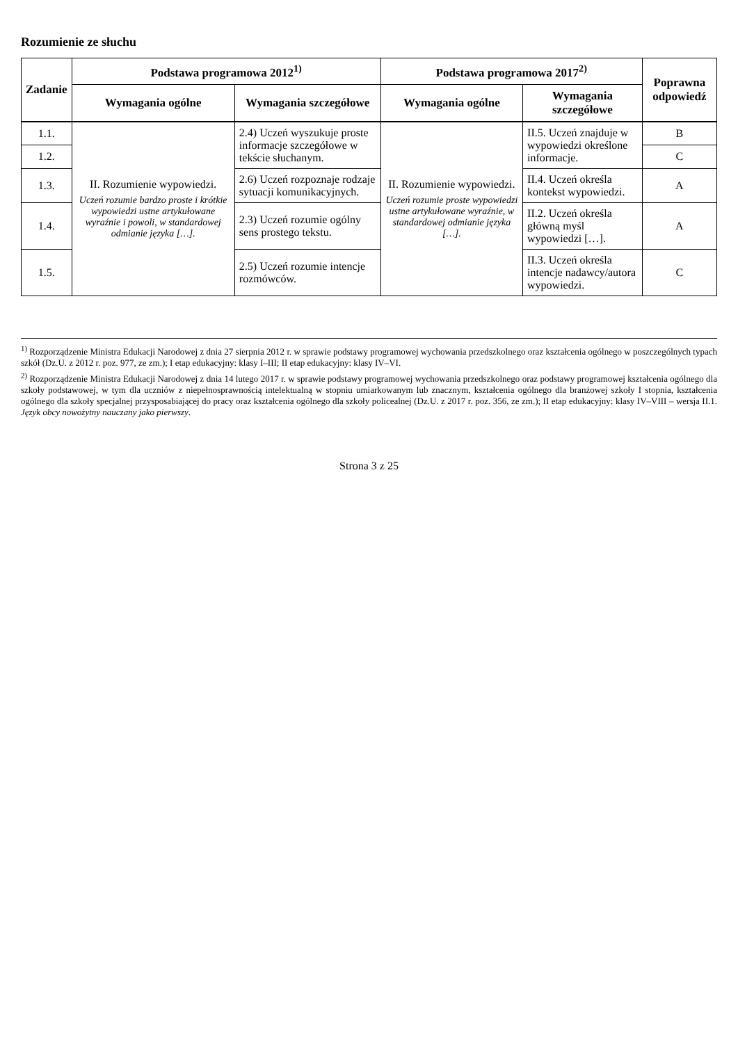Rozumienie ze słuchu
| Zadanie | Podstawa programowa 2012<sup>1)</sup> | | Podstawa programowa 2017<sup>2)</sup> | | Poprawna odpowiedź |
| --- | --- | --- | --- | --- | --- |
| | Wymagania ogólne | Wymagania szczegółowe | Wymagania ogólne | Wymagania szczegółowe | |
| 1.1. | II. Rozumienie wypowiedzi. Uczeń rozumie bardzo proste i krótkie wypowiedzi ustne artykułowane wyraźnie i powoli, w standardowej odmianie języka […]. | 2.4) Uczeń wyszukuje proste informacje szczegółowe w tekście słuchanym. | II. Rozumienie wypowiedzi. Uczeń rozumie proste wypowiedzi ustne artykułowane wyraźnie, w standardowej odmianie języka […]. | II.5. Uczeń znajduje w wypowiedzi określone informacje. | B |
| 1.2. | | | | | C |
| 1.3. | | 2.6) Uczeń rozpoznaje rodzaje sytuacji komunikacyjnych. | | II.4. Uczeń określa kontekst wypowiedzi. | A |
| 1.4. | | 2.3) Uczeń rozumie ogólny sens prostego tekstu. | | II.2. Uczeń określa główną myśl wypowiedzi […]. | A |
| 1.5. | | 2.5) Uczeń rozumie intencje rozmówców. | | II.3. Uczeń określa intencje nadawcy/autora wypowiedzi. | C |
<sup>1)</sup> Rozporządzenie Ministra Edukacji Narodowej z dnia 27 sierpnia 2012 r. w sprawie podstawy programowej wychowania przedszkolnego oraz kształcenia ogólnego w poszczególnych typach szkół (Dz.U. z 2012 r. poz. 977, ze zm.); I etap edukacyjny: klasy I–III; II etap edukacyjny: klasy IV–VI.
<sup>2)</sup> Rozporządzenie Ministra Edukacji Narodowej z dnia 14 lutego 2017 r. w sprawie podstawy programowej wychowania przedszkolnego oraz podstawy programowej kształcenia ogólnego dla szkoły podstawowej, w tym dla uczniów z niepełnosprawnością intelektualną w stopniu umiarkowanym lub znacznym, kształcenia ogólnego dla branżowej szkoły I stopnia, kształcenia ogólnego dla szkoły specjalnej przysposabiającej do pracy oraz kształcenia ogólnego dla szkoły policealnej (Dz.U. z 2017 r. poz. 356, ze zm.); II etap edukacyjny: klasy IV–VIII – wersja II.1. Język obcy nowożytny nauczany jako pierwszy.
Strona 3 z 25